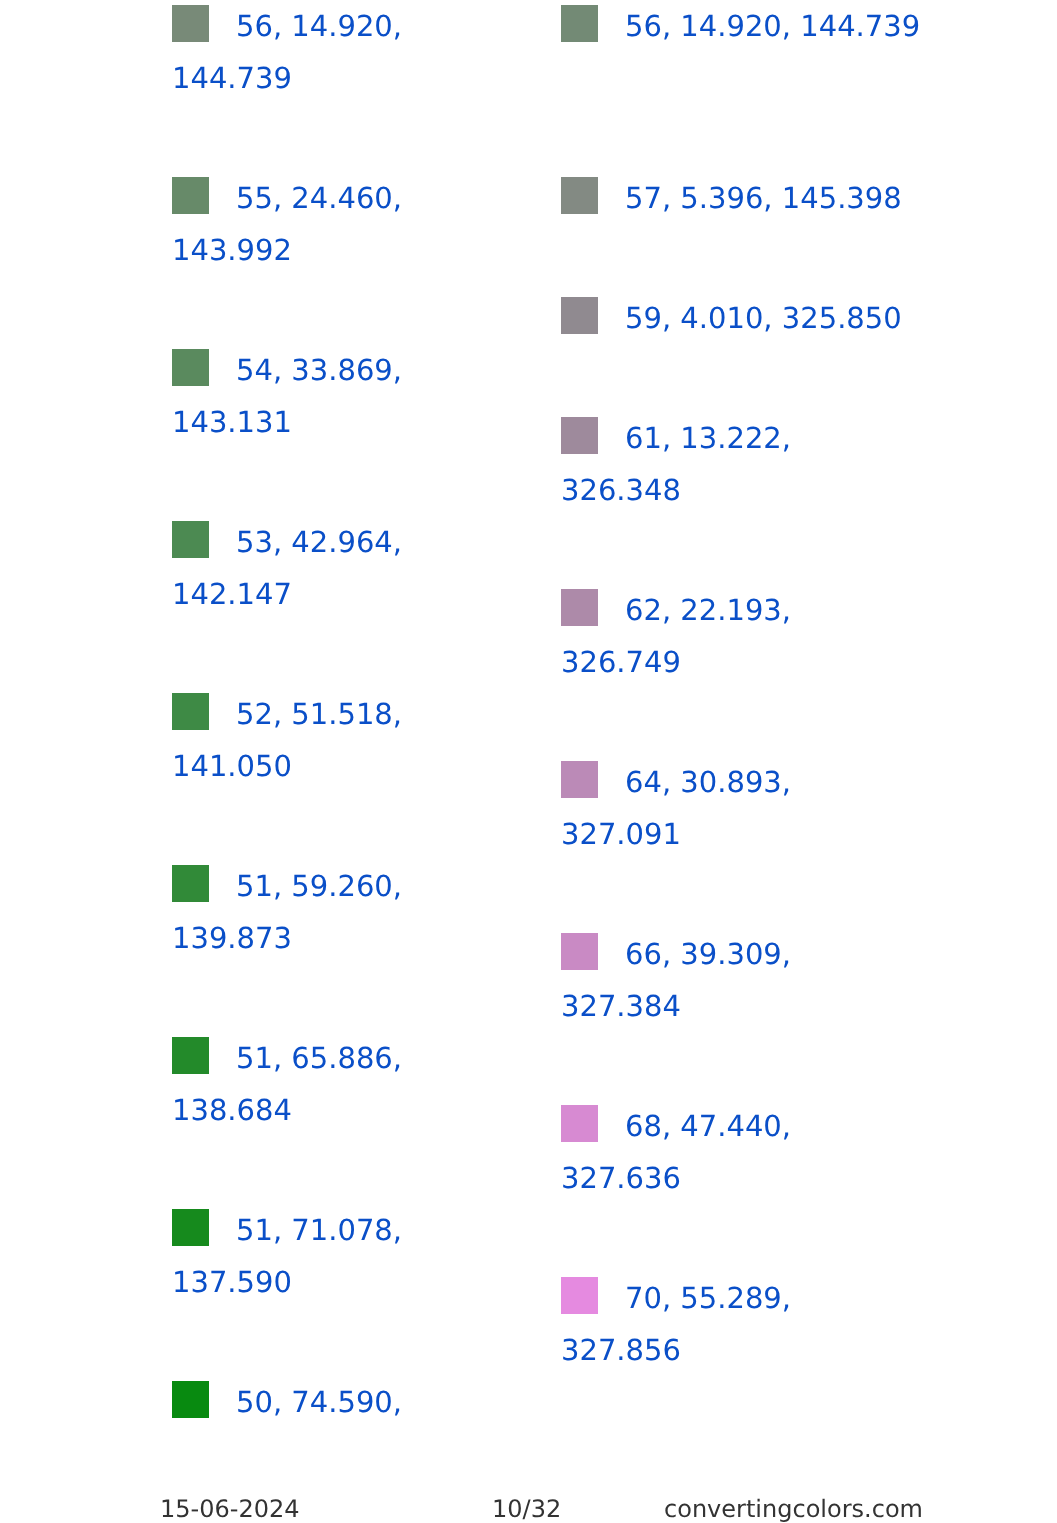56, 14.920, 144.739
55, 24.460, 143.992
54, 33.869, 143.131
53, 42.964, 142.147
52, 51.518, 141.050
51, 59.260, 139.873
51, 65.886, 138.684
51, 71.078, 137.590
50, 74.590,
56, 14.920, 144.739
57, 5.396, 145.398
59, 4.010, 325.850
61, 13.222, 326.348
62, 22.193, 326.749
64, 30.893, 327.091
66, 39.309, 327.384
68, 47.440, 327.636
70, 55.289, 327.856
15-06-2024 10/32 convertingcolors.com